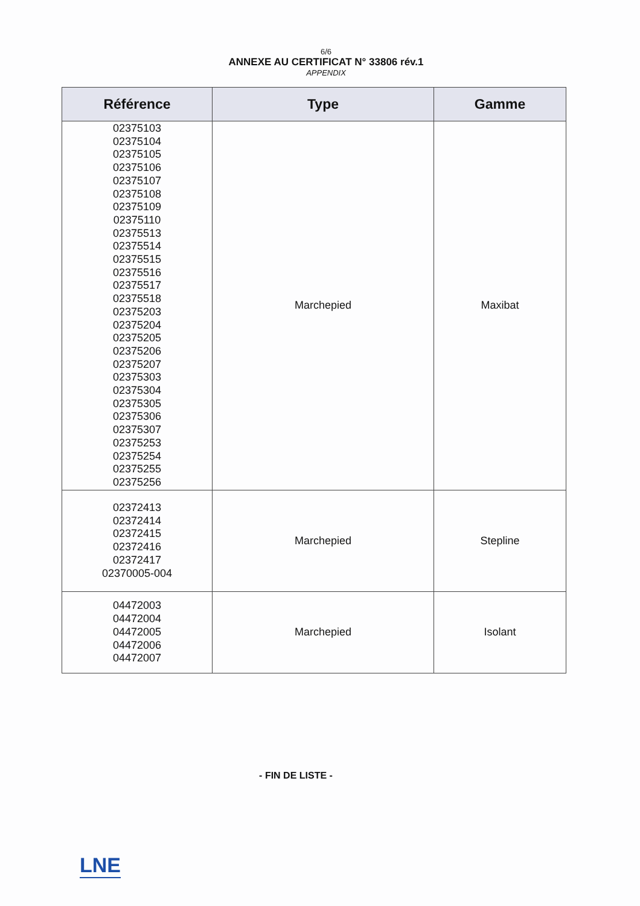6/6
ANNEXE AU CERTIFICAT N° 33806 rév.1
APPENDIX
| Référence | Type | Gamme |
| --- | --- | --- |
| 02375103 02375104 02375105 02375106 02375107 02375108 02375109 02375110 02375513 02375514 02375515 02375516 02375517 02375518 02375203 02375204 02375205 02375206 02375207 02375303 02375304 02375305 02375306 02375307 02375253 02375254 02375255 02375256 | Marchepied | Maxibat |
| 02372413 02372414 02372415 02372416 02372417 02370005-004 | Marchepied | Stepline |
| 04472003 04472004 04472005 04472006 04472007 | Marchepied | Isolant |
- FIN DE LISTE -
LNE